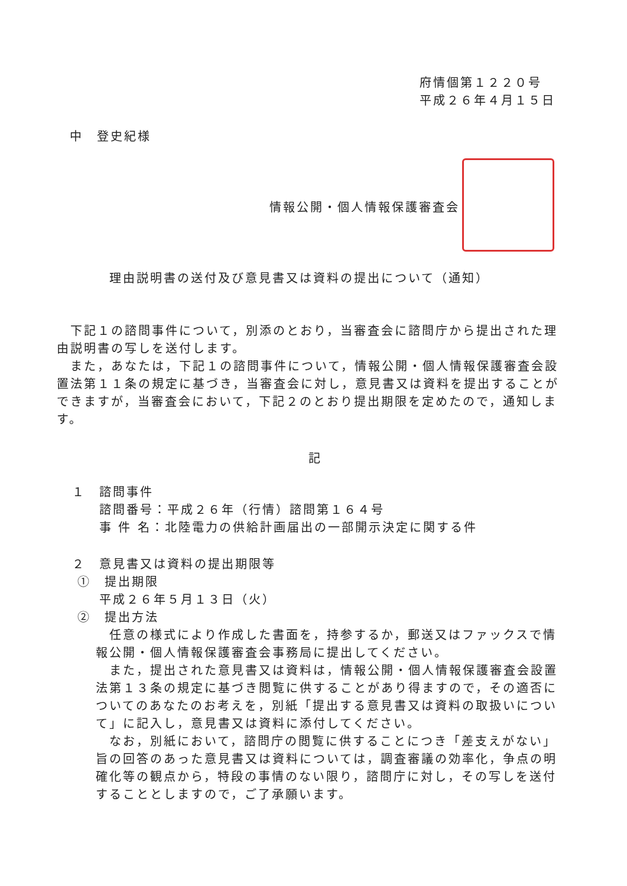府情個第１２２０号
平成２６年４月１５日
中　登史紀様
情報公開・個人情報保護審査会
理由説明書の送付及び意見書又は資料の提出について（通知）
　下記１の諮問事件について，別添のとおり，当審査会に諮問庁から提出された理由説明書の写しを送付します。
　また，あなたは，下記１の諮問事件について，情報公開・個人情報保護審査会設置法第１１条の規定に基づき，当審査会に対し，意見書又は資料を提出することができますが，当審査会において，下記２のとおり提出期限を定めたので，通知します。
記
１　諮問事件
　　諮問番号：平成２６年（行情）諮問第１６４号
　　事 件 名：北陸電力の供給計画届出の一部開示決定に関する件
２　意見書又は資料の提出期限等
①　提出期限
　　平成２６年５月１３日（火）
②　提出方法
　任意の様式により作成した書面を，持参するか，郵送又はファックスで情報公開・個人情報保護審査会事務局に提出してください。
　また，提出された意見書又は資料は，情報公開・個人情報保護審査会設置法第１３条の規定に基づき閲覧に供することがあり得ますので，その適否についてのあなたのお考えを，別紙「提出する意見書又は資料の取扱いについて」に記入し，意見書又は資料に添付してください。
　なお，別紙において，諮問庁の閲覧に供することにつき「差支えがない」旨の回答のあった意見書又は資料については，調査審議の効率化，争点の明確化等の観点から，特段の事情のない限り，諮問庁に対し，その写しを送付することとしますので，ご了承願います。